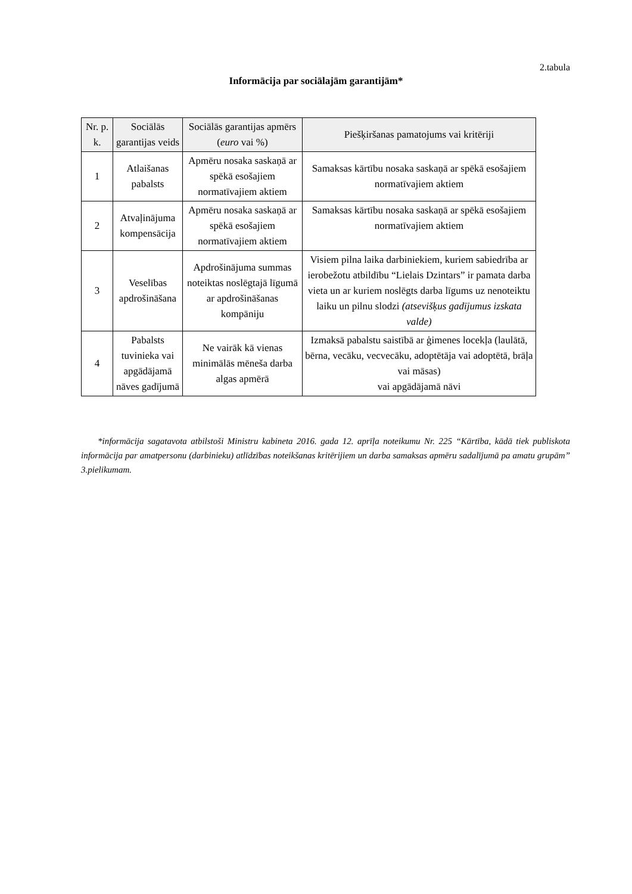2.tabula
Informācija par sociālajām garantijām*
| Nr. p. k. | Sociālās garantijas veids | Sociālās garantijas apmērs ( euro vai %) | Piešķiršanas pamatojums vai kritēriji |
| --- | --- | --- | --- |
| 1 | Atlaišanas pabalsts | Apmēru nosaka saskaņā ar spēkā esošajiem normatīvajiem aktiem | Samaksas kārtību nosaka saskaņā ar spēkā esošajiem normatīvajiem aktiem |
| 2 | Atvaļinājuma kompensācija | Apmēru nosaka saskaņā ar spēkā esošajiem normatīvajiem aktiem | Samaksas kārtību nosaka saskaņā ar spēkā esošajiem normatīvajiem aktiem |
| 3 | Veselības apdrošināšana | Apdrošinājuma summas noteiktas noslēgtajā līgumā ar apdrošināšanas kompāniju | Visiem pilna laika darbiniekiem, kuriem sabiedrība ar ierobežotu atbildību “Lielais Dzintars” ir pamata darba vieta un ar kuriem noslēgts darba līgums uz nenoteiktu laiku un pilnu slodzi (atsevišķus gadījumus izskata valde) |
| 4 | Pabalsts tuvinieka vai apgādājamā nāves gadījumā | Ne vairāk kā vienas minimālās mēneša darba algas apmērā | Izmaksā pabalstu saistībā ar ģimenes locekļa (laulātā, bērna, vecāku, vecvecāku, adoptētāja vai adoptētā, brāļa vai māsas) vai apgādājamā nāvi |
*informācija sagatavota atbilstoši Ministru kabineta 2016. gada 12. aprīļa noteikumu Nr. 225 “Kārtība, kādā tiek publiskota informācija par amatpersonu (darbinieku) atlīdzības noteikšanas kritērijiem un darba samaksas apmēru sadalījumā pa amatu grupām” 3.pielikumam.